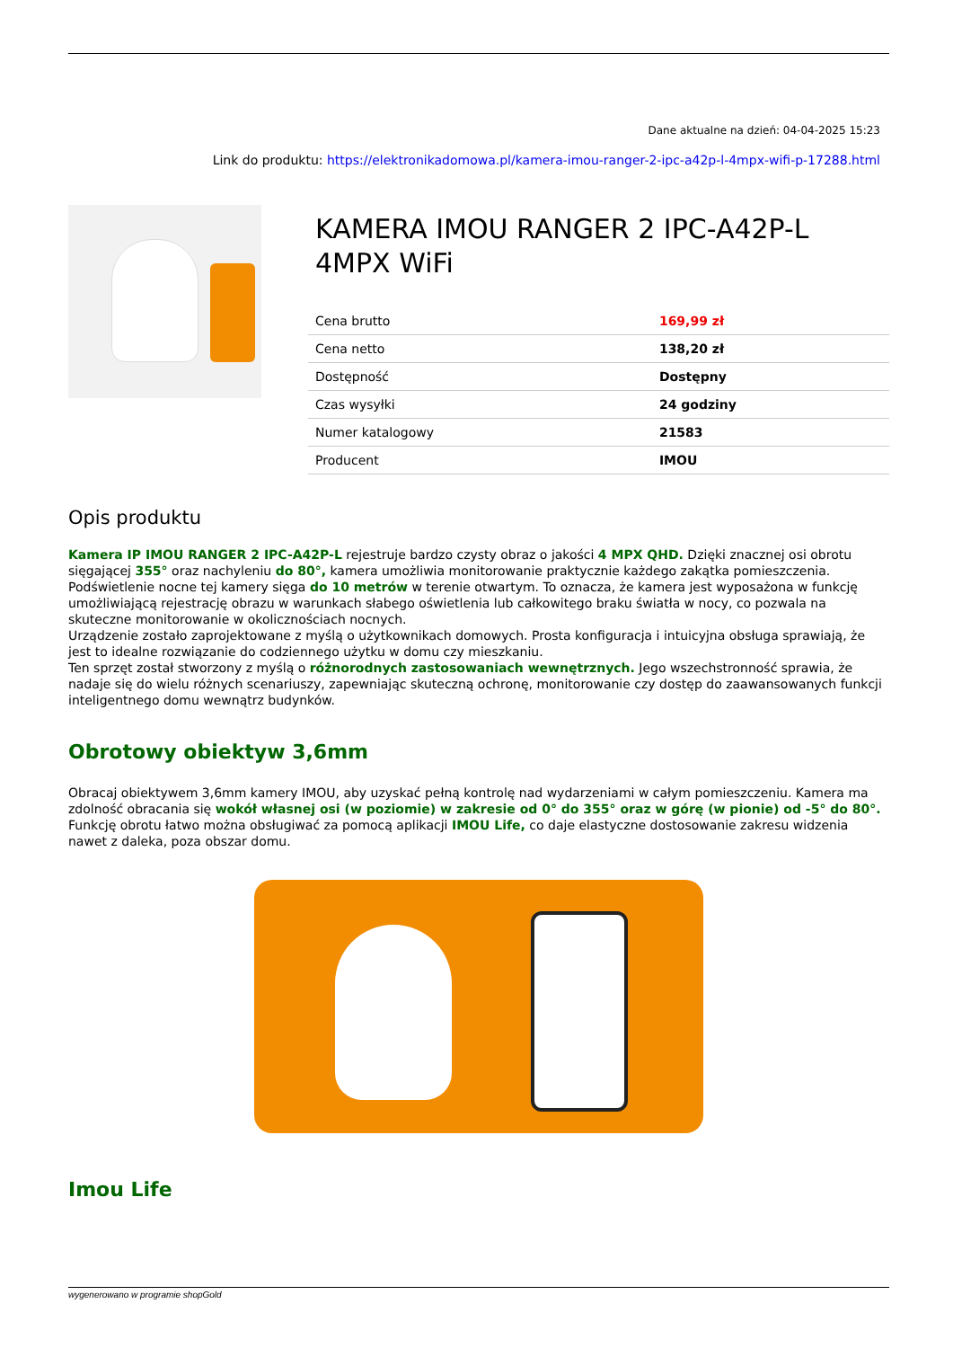Dane aktualne na dzień: 04-04-2025 15:23
Link do produktu: https://elektronikadomowa.pl/kamera-imou-ranger-2-ipc-a42p-l-4mpx-wifi-p-17288.html
KAMERA IMOU RANGER 2 IPC-A42P-L 4MPX WiFi
| Cena brutto | 169,99 zł |
| Cena netto | 138,20 zł |
| Dostępność | Dostępny |
| Czas wysyłki | 24 godziny |
| Numer katalogowy | 21583 |
| Producent | IMOU |
Opis produktu
Kamera IP IMOU RANGER 2 IPC-A42P-L rejestruje bardzo czysty obraz o jakości 4 MPX QHD. Dzięki znacznej osi obrotu sięgającej 355° oraz nachyleniu do 80°, kamera umożliwia monitorowanie praktycznie każdego zakątka pomieszczenia. Podświetlenie nocne tej kamery sięga do 10 metrów w terenie otwartym. To oznacza, że kamera jest wyposażona w funkcję umożliwiającą rejestrację obrazu w warunkach słabego oświetlenia lub całkowitego braku światła w nocy, co pozwala na skuteczne monitorowanie w okolicznościach nocnych.
Urządzenie zostało zaprojektowane z myślą o użytkownikach domowych. Prosta konfiguracja i intuicyjna obsługa sprawiają, że jest to idealne rozwiązanie do codziennego użytku w domu czy mieszkaniu.
Ten sprzęt został stworzony z myślą o różnorodnych zastosowaniach wewnętrznych. Jego wszechstronność sprawia, że nadaje się do wielu różnych scenariuszy, zapewniając skuteczną ochronę, monitorowanie czy dostęp do zaawansowanych funkcji inteligentnego domu wewnątrz budynków.
Obrotowy obiektyw 3,6mm
Obracaj obiektywem 3,6mm kamery IMOU, aby uzyskać pełną kontrolę nad wydarzeniami w całym pomieszczeniu. Kamera ma zdolność obracania się wokół własnej osi (w poziomie) w zakresie od 0° do 355° oraz w górę (w pionie) od -5° do 80°.
Funkcję obrotu łatwo można obsługiwać za pomocą aplikacji IMOU Life, co daje elastyczne dostosowanie zakresu widzenia nawet z daleka, poza obszar domu.
Imou Life
wygenerowano w programie shopGold